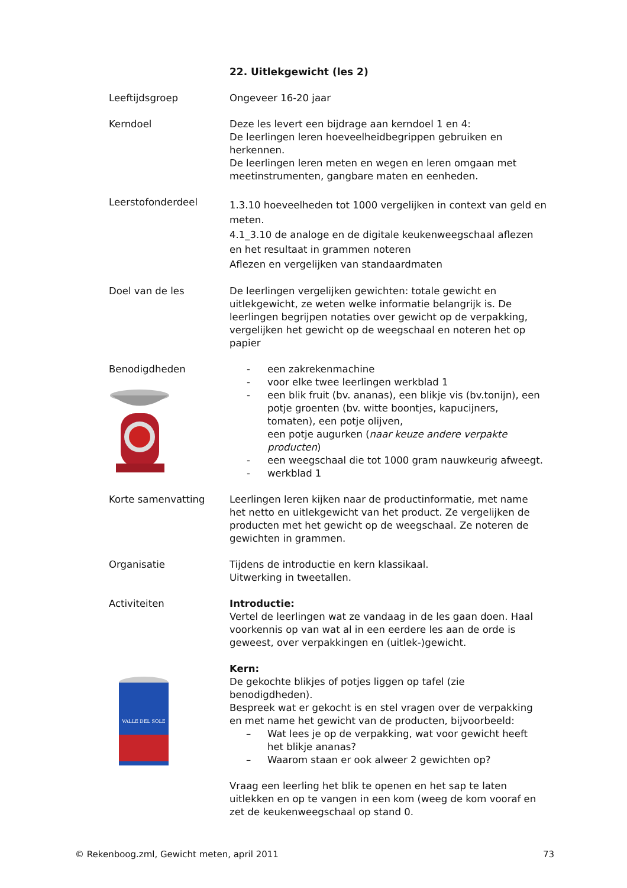22. Uitlekgewicht (les 2)
Leeftijdsgroep Ongeveer 16-20 jaar
Kerndoel Deze les levert een bijdrage aan kerndoel 1 en 4:
De leerlingen leren hoeveelheidbegrippen gebruiken en herkennen.
De leerlingen leren meten en wegen en leren omgaan met meetinstrumenten, gangbare maten en eenheden.
Leerstofonderdeel
1.3.10 hoeveelheden tot 1000 vergelijken in context van geld en meten.
4.1_3.10 de analoge en de digitale keukenweegschaal aflezen en het resultaat in grammen noteren
Aflezen en vergelijken van standaardmaten
Doel van de les De leerlingen vergelijken gewichten: totale gewicht en uitlekgewicht, ze weten welke informatie belangrijk is. De leerlingen begrijpen notaties over gewicht op de verpakking, vergelijken het gewicht op de weegschaal en noteren het op papier
Benodigdheden - een zakrekenmachine
- voor elke twee leerlingen werkblad 1
- een blik fruit (bv. ananas), een blikje vis (bv.tonijn), een potje groenten (bv. witte boontjes, kapucijners, tomaten), een potje olijven,
een potje augurken (naar keuze andere verpakte producten)
- een weegschaal die tot 1000 gram nauwkeurig afweegt.
- werkblad 1
Korte samenvatting Leerlingen leren kijken naar de productinformatie, met name het netto en uitlekgewicht van het product. Ze vergelijken de producten met het gewicht op de weegschaal. Ze noteren de gewichten in grammen.
Organisatie Tijdens de introductie en kern klassikaal.
Uitwerking in tweetallen.
Activiteiten
VALLE DEL SOLE
Introductie:
Vertel de leerlingen wat ze vandaag in de les gaan doen. Haal voorkennis op van wat al in een eerdere les aan de orde is geweest, over verpakkingen en (uitlek-)gewicht.
Kern:
De gekochte blikjes of potjes liggen op tafel (zie benodigdheden).
Bespreek wat er gekocht is en stel vragen over de verpakking en met name het gewicht van de producten, bijvoorbeeld:
– Wat lees je op de verpakking, wat voor gewicht heeft het blikje ananas?
– Waarom staan er ook alweer 2 gewichten op?
Vraag een leerling het blik te openen en het sap te laten uitlekken en op te vangen in een kom (weeg de kom vooraf en zet de keukenweegschaal op stand 0.
© Rekenboog.zml, Gewicht meten, april 2011 73